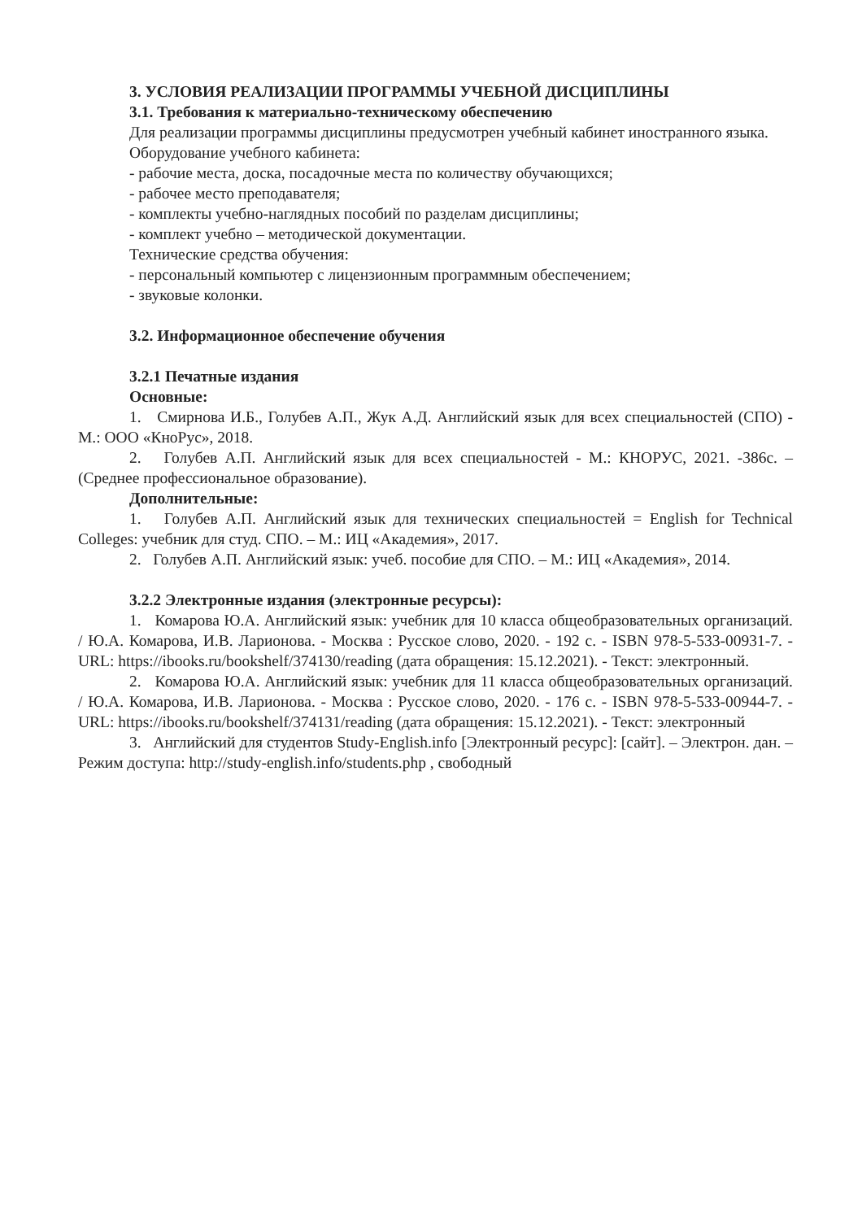3. УСЛОВИЯ РЕАЛИЗАЦИИ ПРОГРАММЫ УЧЕБНОЙ ДИСЦИПЛИНЫ
3.1. Требования к материально-техническому обеспечению
Для реализации программы дисциплины предусмотрен учебный кабинет иностранного языка.
Оборудование учебного кабинета:
- рабочие места, доска, посадочные места по количеству обучающихся;
- рабочее место преподавателя;
- комплекты учебно-наглядных пособий по разделам дисциплины;
- комплект учебно – методической документации.
Технические средства обучения:
- персональный компьютер с лицензионным программным обеспечением;
- звуковые колонки.
3.2. Информационное обеспечение обучения
3.2.1 Печатные издания
Основные:
1. Смирнова И.Б., Голубев А.П., Жук А.Д. Английский язык для всех специальностей (СПО) - М.: ООО «КноРус», 2018.
2. Голубев А.П. Английский язык для всех специальностей - М.: КНОРУС, 2021. -386с. – (Среднее профессиональное образование).
Дополнительные:
1. Голубев А.П. Английский язык для технических специальностей = English for Technical Colleges: учебник для студ. СПО. – М.: ИЦ «Академия», 2017.
2. Голубев А.П. Английский язык: учеб. пособие для СПО. – М.: ИЦ «Академия», 2014.
3.2.2 Электронные издания (электронные ресурсы):
1. Комарова Ю.А. Английский язык: учебник для 10 класса общеобразовательных организаций. / Ю.А. Комарова, И.В. Ларионова. - Москва : Русское слово, 2020. - 192 с. - ISBN 978-5-533-00931-7. - URL: https://ibooks.ru/bookshelf/374130/reading (дата обращения: 15.12.2021). - Текст: электронный.
2. Комарова Ю.А. Английский язык: учебник для 11 класса общеобразовательных организаций. / Ю.А. Комарова, И.В. Ларионова. - Москва : Русское слово, 2020. - 176 с. - ISBN 978-5-533-00944-7. - URL: https://ibooks.ru/bookshelf/374131/reading (дата обращения: 15.12.2021). - Текст: электронный
3. Английский для студентов Study-English.info [Электронный ресурс]: [сайт]. – Электрон. дан. – Режим доступа: http://study-english.info/students.php , свободный